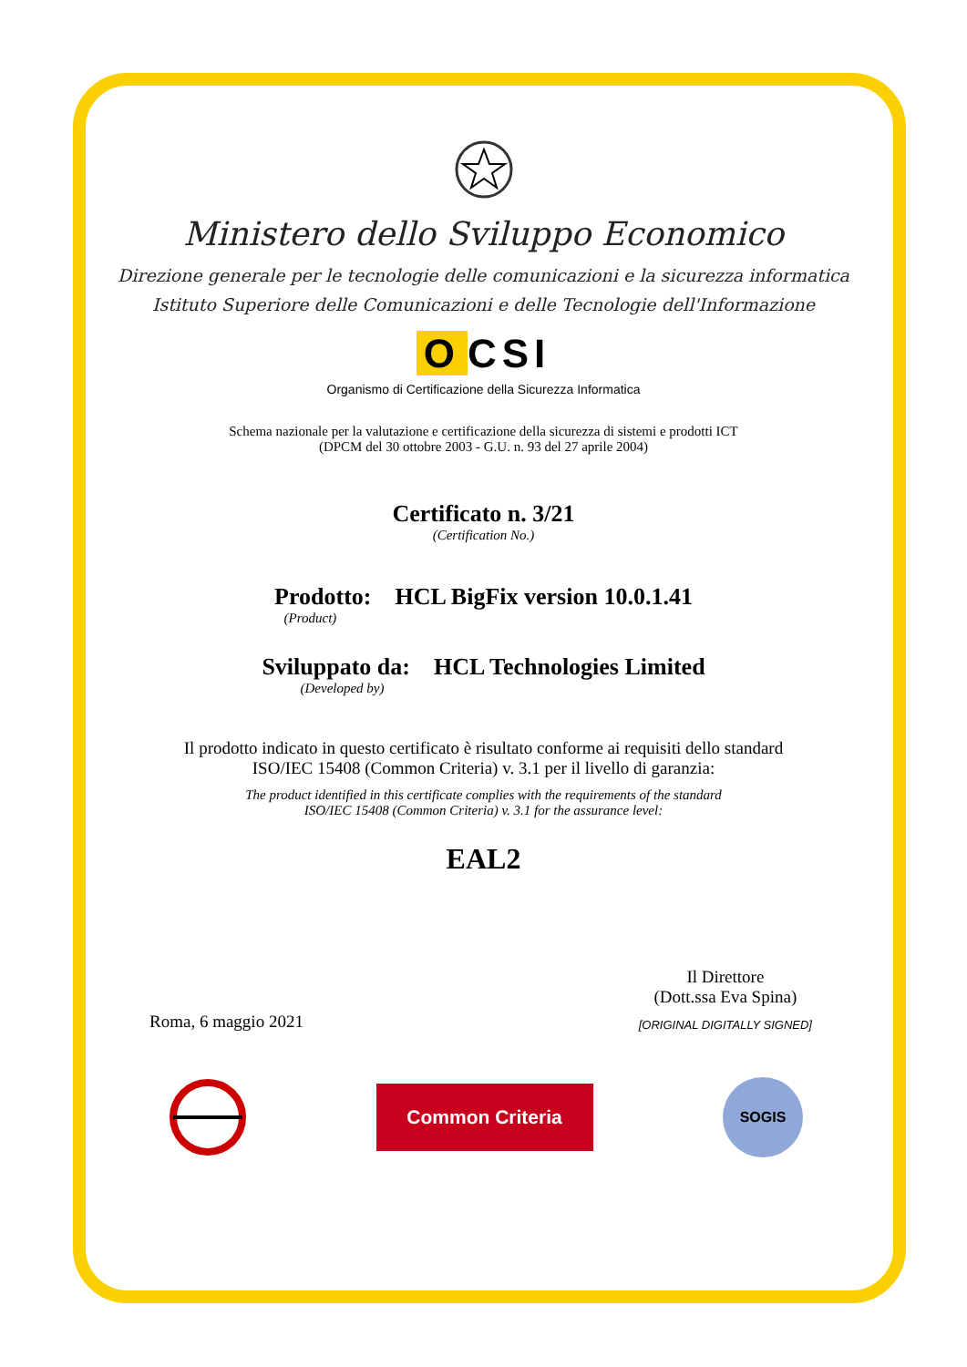Ministero dello Sviluppo Economico
Direzione generale per le tecnologie delle comunicazioni e la sicurezza informatica
Istituto Superiore delle Comunicazioni e delle Tecnologie dell'Informazione
O CSI
Organismo di Certificazione della Sicurezza Informatica
Schema nazionale per la valutazione e certificazione della sicurezza di sistemi e prodotti ICT
(DPCM del 30 ottobre 2003 - G.U. n. 93 del 27 aprile 2004)
Certificato n. 3/21
(Certification No.)
Prodotto: HCL BigFix version 10.0.1.41
(Product)
Sviluppato da: HCL Technologies Limited
(Developed by)
Il prodotto indicato in questo certificato è risultato conforme ai requisiti dello standard
ISO/IEC 15408 (Common Criteria) v. 3.1 per il livello di garanzia:
The product identified in this certificate complies with the requirements of the standard
ISO/IEC 15408 (Common Criteria) v. 3.1 for the assurance level:
EAL2
Roma, 6 maggio 2021 Il Direttore
(Dott.ssa Eva Spina)
[ORIGINAL DIGITALLY SIGNED]
Common Criteria
SOGIS